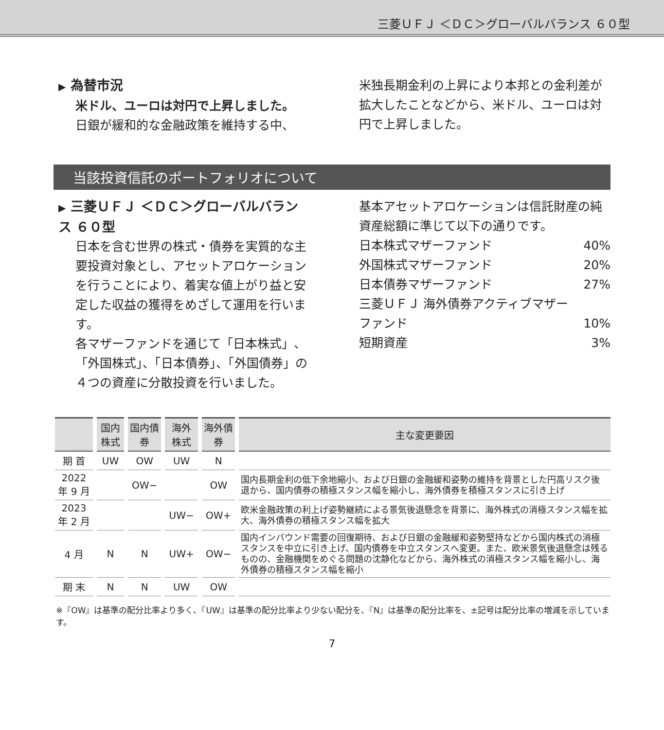三菱ＵＦＪ ＜ＤＣ＞グローバルバランス ６０型
▶ 為替市況
米ドル、ユーロは対円で上昇しました。
日銀が緩和的な金融政策を維持する中、
米独長期金利の上昇により本邦との金利差が拡大したことなどから、米ドル、ユーロは対円で上昇しました。
当該投資信託のポートフォリオについて
▶ 三菱ＵＦＪ ＜ＤＣ＞グローバルバランス ６０型
日本を含む世界の株式・債券を実質的な主要投資対象とし、アセットアロケーションを行うことにより、着実な値上がり益と安定した収益の獲得をめざして運用を行います。
各マザーファンドを通じて「日本株式」、「外国株式」、「日本債券」、「外国債券」の４つの資産に分散投資を行いました。
基本アセットアロケーションは信託財産の純資産総額に準じて以下の通りです。
日本株式マザーファンド 40%
外国株式マザーファンド 20%
日本債券マザーファンド 27%
三菱ＵＦＪ 海外債券アクティブマザー
ファンド 10%
短期資産 3%
| | 国内株式 | 国内債券 | 海外株式 | 海外債券 | 主な変更要因 |
| --- | --- | --- | --- | --- | --- |
| 期 首 | UW | OW | UW | N | |
| 2022年 9 月 | | OW− | | OW | 国内長期金利の低下余地縮小、および日銀の金融緩和姿勢の維持を背景とした円高リスク後退から、国内債券の積極スタンス幅を縮小し、海外債券を積極スタンスに引き上げ |
| 2023年 2 月 | | | UW− | OW+ | 欧米金融政策の利上げ姿勢継続による景気後退懸念を背景に、海外株式の消極スタンス幅を拡大、海外債券の積極スタンス幅を拡大 |
| 4 月 | N | N | UW+ | OW− | 国内インバウンド需要の回復期待、および日銀の金融緩和姿勢堅持などから国内株式の消極スタンスを中立に引き上げ、国内債券を中立スタンスへ変更。また、欧米景気後退懸念は残るものの、金融機関をめぐる問題の沈静化などから、海外株式の消極スタンス幅を縮小し、海外債券の積極スタンス幅を縮小 |
| 期 末 | N | N | UW | OW | |
※『OW』は基準の配分比率より多く、『UW』は基準の配分比率より少ない配分を、『N』は基準の配分比率を、±記号は配分比率の増減を示しています。
7